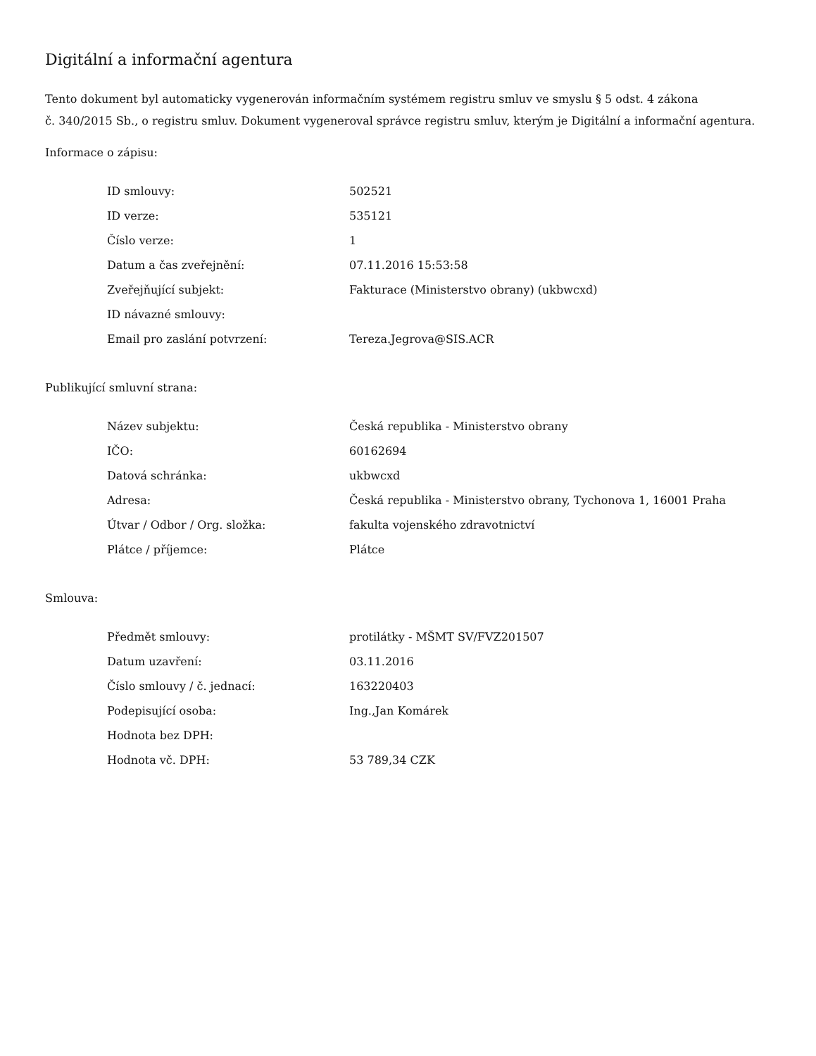Digitální a informační agentura
Tento dokument byl automaticky vygenerován informačním systémem registru smluv ve smyslu § 5 odst. 4 zákona
č. 340/2015 Sb., o registru smluv. Dokument vygeneroval správce registru smluv, kterým je Digitální a informační agentura.
Informace o zápisu:
| ID smlouvy: | 502521 |
| ID verze: | 535121 |
| Číslo verze: | 1 |
| Datum a čas zveřejnění: | 07.11.2016 15:53:58 |
| Zveřejňující subjekt: | Fakturace (Ministerstvo obrany) (ukbwcxd) |
| ID návazné smlouvy: | |
| Email pro zaslání potvrzení: | Tereza.Jegrova@SIS.ACR |
Publikující smluvní strana:
| Název subjektu: | Česká republika - Ministerstvo obrany |
| IČO: | 60162694 |
| Datová schránka: | ukbwcxd |
| Adresa: | Česká republika - Ministerstvo obrany, Tychonova 1, 16001 Praha |
| Útvar / Odbor / Org. složka: | fakulta vojenského zdravotnictví |
| Plátce / příjemce: | Plátce |
Smlouva:
| Předmět smlouvy: | protilátky - MŠMT SV/FVZ201507 |
| Datum uzavření: | 03.11.2016 |
| Číslo smlouvy / č. jednací: | 163220403 |
| Podepisující osoba: | Ing.,Jan Komárek |
| Hodnota bez DPH: | |
| Hodnota vč. DPH: | 53 789,34 CZK |